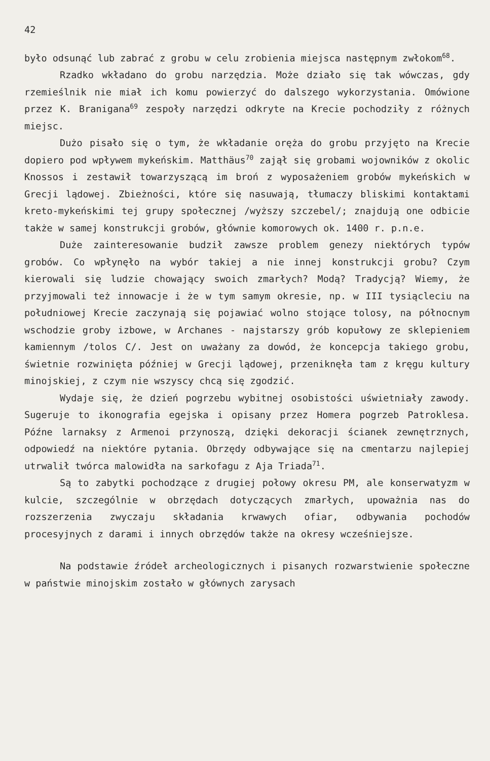42
było odsunąć lub zabrać z grobu w celu zrobienia miejsca następnym zwłokom<sup>68</sup>.
Rzadko wkładano do grobu narzędzia. Może działo się tak wówczas, gdy rzemieślnik nie miał ich komu powierzyć do dalszego wykorzystania. Omówione przez K. Branigana<sup>69</sup> zespoły narzędzi odkryte na Krecie pochodziły z różnych miejsc.
Dużo pisało się o tym, że wkładanie oręża do grobu przyjęto na Krecie dopiero pod wpływem mykeńskim. Matthäus<sup>70</sup> zajął się grobami wojowników z okolic Knossos i zestawił towarzyszącą im broń z wyposażeniem grobów mykeńskich w Grecji lądowej. Zbieżności, które się nasuwają, tłumaczy bliskimi kontaktami kreto-mykeńskimi tej grupy społecznej /wyższy szczebel/; znajdują one odbicie także w samej konstrukcji grobów, głównie komorowych ok. 1400 r. p.n.e.
Duże zainteresowanie budził zawsze problem genezy niektórych typów grobów. Co wpłynęło na wybór takiej a nie innej konstrukcji grobu? Czym kierowali się ludzie chowający swoich zmarłych? Modą? Tradycją? Wiemy, że przyjmowali też innowacje i że w tym samym okresie, np. w III tysiącleciu na południowej Krecie zaczynają się pojawiać wolno stojące tolosy, na północnym wschodzie groby izbowe, w Archanes - najstarszy grób kopułowy ze sklepieniem kamiennym /tolos C/. Jest on uważany za dowód, że koncepcja takiego grobu, świetnie rozwinięta później w Grecji lądowej, przeniknęła tam z kręgu kultury minojskiej, z czym nie wszyscy chcą się zgodzić.
Wydaje się, że dzień pogrzebu wybitnej osobistości uświetniały zawody. Sugeruje to ikonografia egejska i opisany przez Homera pogrzeb Patroklesa. Późne larnaksy z Armenoi przynoszą, dzięki dekoracji ścianek zewnętrznych, odpowiedź na niektóre pytania. Obrzędy odbywające się na cmentarzu najlepiej utrwalił twórca malowidła na sarkofagu z Aja Triada<sup>71</sup>.
Są to zabytki pochodzące z drugiej połowy okresu PM, ale konserwatyzm w kulcie, szczególnie w obrzędach dotyczących zmarłych, upoważnia nas do rozszerzenia zwyczaju składania krwawych ofiar, odbywania pochodów procesyjnych z darami i innych obrzędów także na okresy wcześniejsze.
Na podstawie źródeł archeologicznych i pisanych rozwarstwienie społeczne w państwie minojskim zostało w głównych zarysach